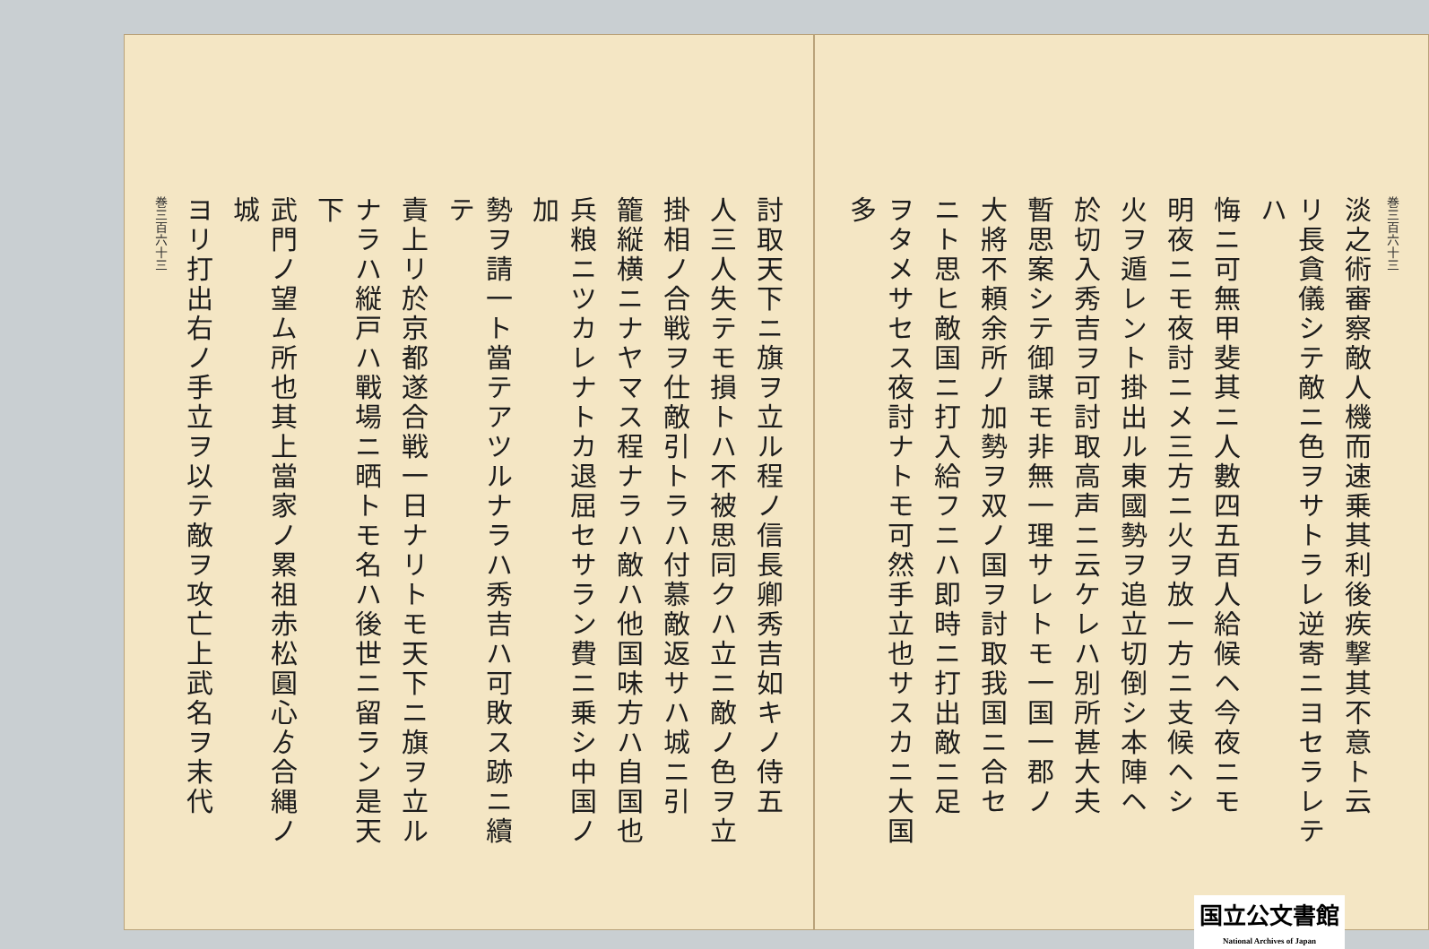討取天下ニ旗ヲ立ル程ノ信長卿秀吉如キノ侍五
人三人失テモ損トハ不被思同クハ立ニ敵ノ色ヲ立
掛相ノ合戦ヲ仕敵引トラハ付慕敵返サハ城ニ引
籠縦横ニナヤマス程ナラハ敵ハ他国味方ハ自国也
兵粮ニツカレナトカ退屈セサラン費ニ乗シ中国ノ加
勢ヲ請一ト當テアツルナラハ秀吉ハ可敗ス跡ニ續テ
責上リ於京都遂合戦一日ナリトモ天下ニ旗ヲ立ル
ナラハ縦戸ハ戰場ニ晒トモ名ハ後世ニ留ラン是天下
武門ノ望ム所也其上當家ノ累祖赤松圓心ゟ合縄ノ城
ヨリ打出右ノ手立ヲ以テ敵ヲ攻亡上武名ヲ末代
巻三百六十三
巻三百六十三
淡之術審察敵人機而速乗其利後疾撃其不意ト云
リ長貪儀シテ敵ニ色ヲサトラレ逆寄ニヨセラレテハ
悔ニ可無甲斐其ニ人數四五百人給候ヘ今夜ニモ
明夜ニモ夜討ニメ三方ニ火ヲ放一方ニ支候ヘシ
火ヲ遁レント掛出ル東國勢ヲ追立切倒シ本陣ヘ
於切入秀吉ヲ可討取高声ニ云ケレハ別所甚大夫
暫思案シテ御謀モ非無一理サレトモ一国一郡ノ
大將不頼余所ノ加勢ヲ双ノ国ヲ討取我国ニ合セ
ニト思ヒ敵国ニ打入給フニハ即時ニ打出敵ニ足
ヲタメサセス夜討ナトモ可然手立也サスカニ大国多
国立公文書館
National Archives of Japan